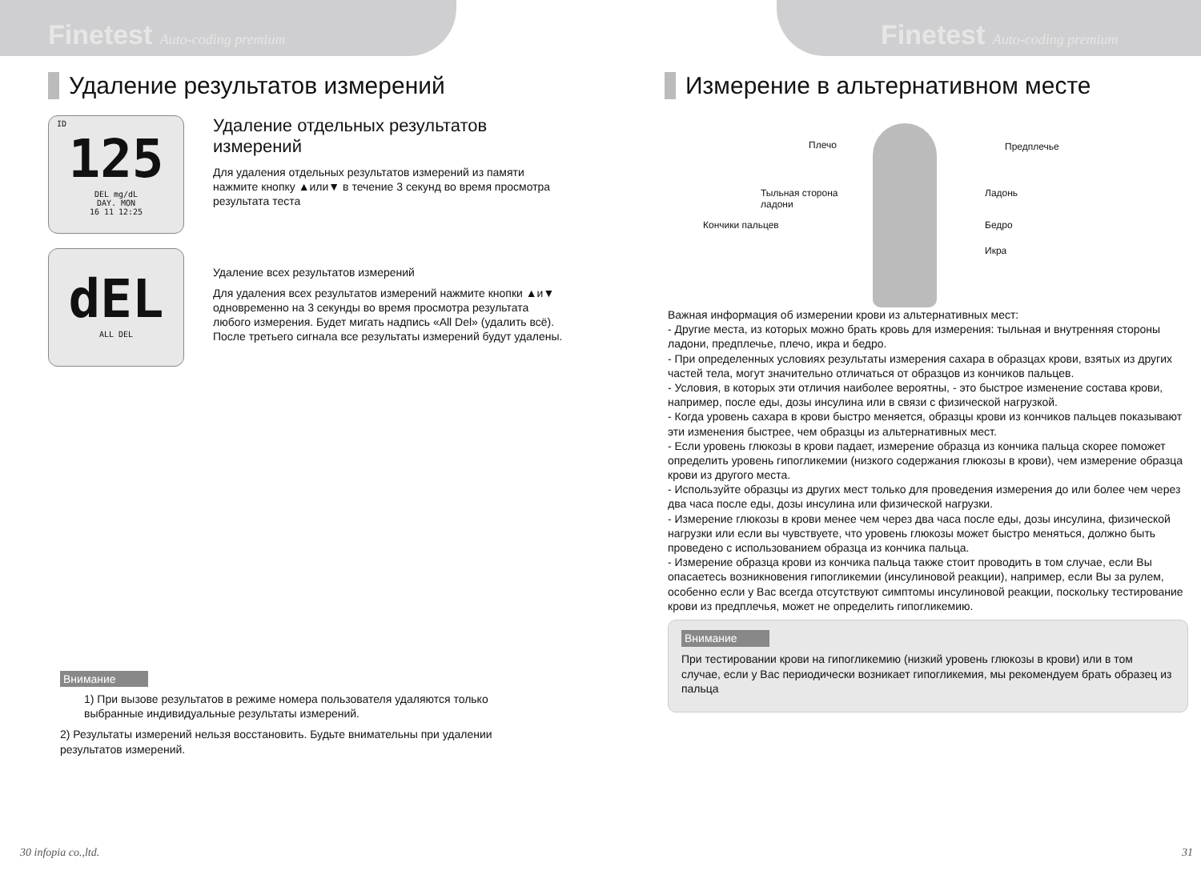Finetest Auto-coding premium
Удаление результатов измерений
ID
125
DEL mg/dL
DAY. MON
16 11 12:25
dEL
ALL DEL
Удаление отдельных результатов измерений
Для удаления отдельных результатов измерений из памяти нажмите кнопку ▲или▼ в течение 3 секунд во время просмотра результата теста
Удаление всех результатов измерений
Для удаления всех результатов измерений нажмите кнопки ▲и▼ одновременно на 3 секунды во время просмотра результата любого измерения. Будет мигать надпись «All Del» (удалить всё). После третьего сигнала все результаты измерений будут удалены.
Внимание
1) При вызове результатов в режиме номера пользователя удаляются только выбранные индивидуальные результаты измерений.
2) Результаты измерений нельзя восстановить. Будьте внимательны при удалении результатов измерений.
30 infopia co.,ltd.
Finetest Auto-coding premium
Измерение в альтернативном месте
Плечо Предплечье
Тыльная сторона
ладони
Ладонь
Кончики пальцев Бедро
Икра
Важная информация об измерении крови из альтернативных мест:
- Другие места, из которых можно брать кровь для измерения: тыльная и внутренняя стороны ладони, предплечье, плечо, икра и бедро.
- При определенных условиях результаты измерения сахара в образцах крови, взятых из других частей тела, могут значительно отличаться от образцов из кончиков пальцев.
- Условия, в которых эти отличия наиболее вероятны, - это быстрое изменение состава крови, например, после еды, дозы инсулина или в связи с физической нагрузкой.
- Когда уровень сахара в крови быстро меняется, образцы крови из кончиков пальцев показывают эти изменения быстрее, чем образцы из альтернативных мест.
- Если уровень глюкозы в крови падает, измерение образца из кончика пальца скорее поможет определить уровень гипогликемии (низкого содержания глюкозы в крови), чем измерение образца крови из другого места.
- Используйте образцы из других мест только для проведения измерения до или более чем через два часа после еды, дозы инсулина или физической нагрузки.
- Измерение глюкозы в крови менее чем через два часа после еды, дозы инсулина, физической нагрузки или если вы чувствуете, что уровень глюкозы может быстро меняться, должно быть проведено с использованием образца из кончика пальца.
- Измерение образца крови из кончика пальца также стоит проводить в том случае, если Вы опасаетесь возникновения гипогликемии (инсулиновой реакции), например, если Вы за рулем, особенно если у Вас всегда отсутствуют симптомы инсулиновой реакции, поскольку тестирование крови из предплечья, может не определить гипогликемию.
Внимание
При тестировании крови на гипогликемию (низкий уровень глюкозы в крови) или в том случае, если у Вас периодически возникает гипогликемия, мы рекомендуем брать образец из пальца
31